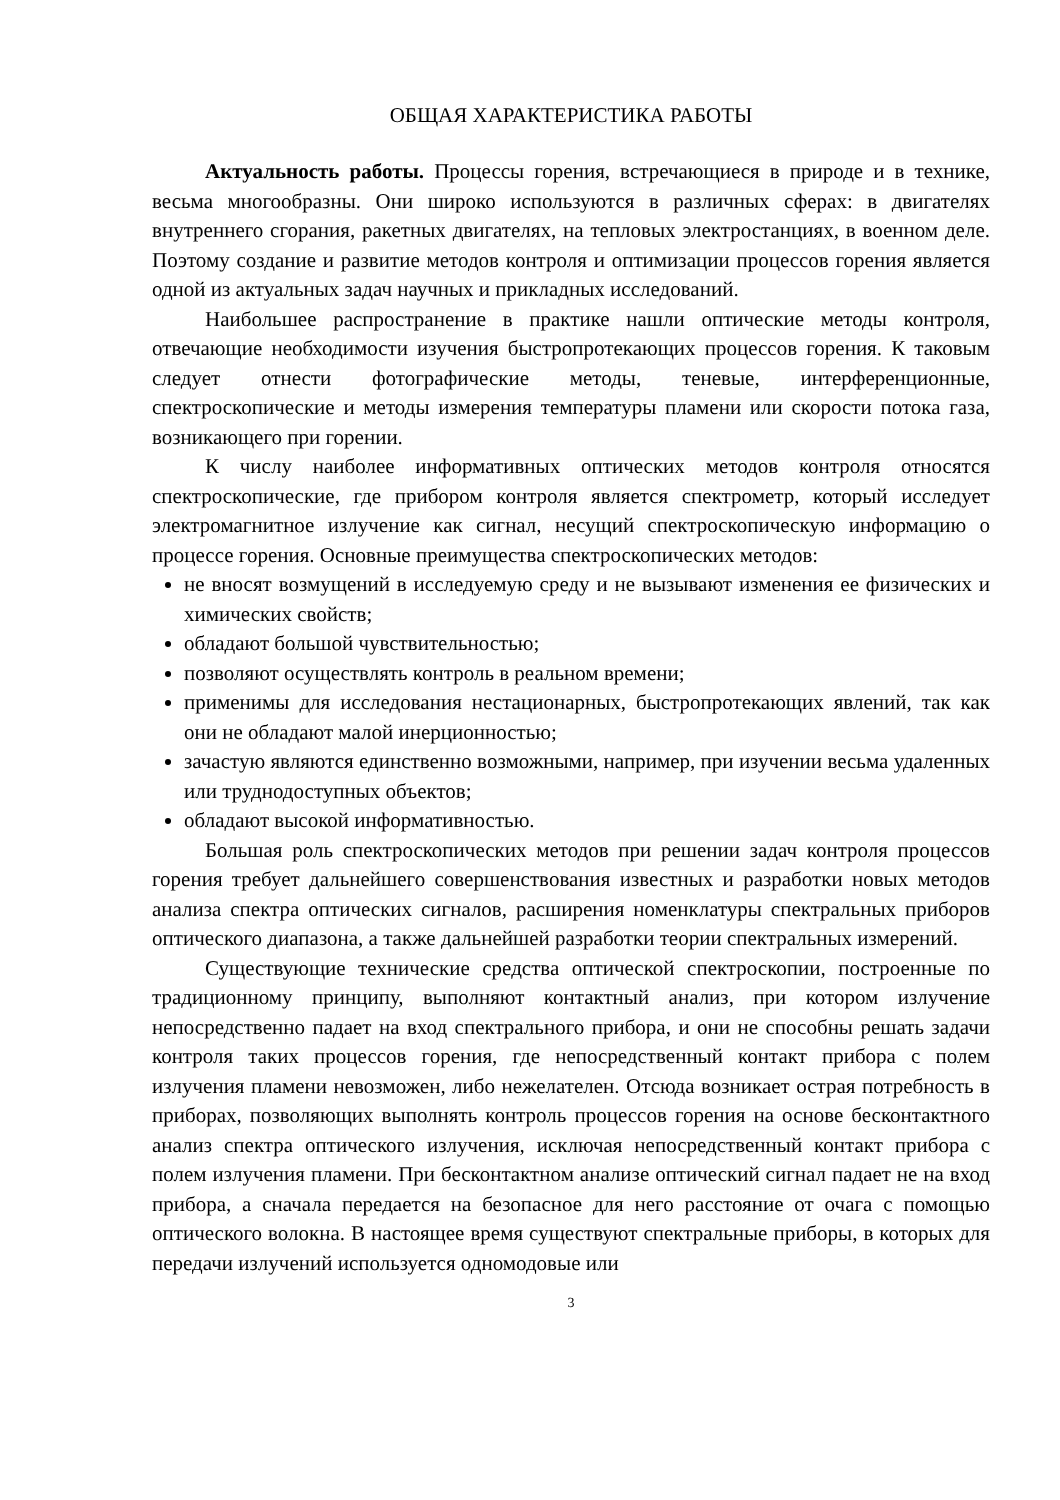ОБЩАЯ ХАРАКТЕРИСТИКА РАБОТЫ
Актуальность работы. Процессы горения, встречающиеся в природе и в технике, весьма многообразны. Они широко используются в различных сферах: в двигателях внутреннего сгорания, ракетных двигателях, на тепловых электростанциях, в военном деле. Поэтому создание и развитие методов контроля и оптимизации процессов горения является одной из актуальных задач научных и прикладных исследований.
Наибольшее распространение в практике нашли оптические методы контроля, отвечающие необходимости изучения быстропротекающих процессов горения. К таковым следует отнести фотографические методы, теневые, интерференционные, спектроскопические и методы измерения температуры пламени или скорости потока газа, возникающего при горении.
К числу наиболее информативных оптических методов контроля относятся спектроскопические, где прибором контроля является спектрометр, который исследует электромагнитное излучение как сигнал, несущий спектроскопическую информацию о процессе горения. Основные преимущества спектроскопических методов:
не вносят возмущений в исследуемую среду и не вызывают изменения ее физических и химических свойств;
обладают большой чувствительностью;
позволяют осуществлять контроль в реальном времени;
применимы для исследования нестационарных, быстропротекающих явлений, так как они не обладают малой инерционностью;
зачастую являются единственно возможными, например, при изучении весьма удаленных или труднодоступных объектов;
обладают высокой информативностью.
Большая роль спектроскопических методов при решении задач контроля процессов горения требует дальнейшего совершенствования известных и разработки новых методов анализа спектра оптических сигналов, расширения номенклатуры спектральных приборов оптического диапазона, а также дальнейшей разработки теории спектральных измерений.
Существующие технические средства оптической спектроскопии, построенные по традиционному принципу, выполняют контактный анализ, при котором излучение непосредственно падает на вход спектрального прибора, и они не способны решать задачи контроля таких процессов горения, где непосредственный контакт прибора с полем излучения пламени невозможен, либо нежелателен. Отсюда возникает острая потребность в приборах, позволяющих выполнять контроль процессов горения на основе бесконтактного анализ спектра оптического излучения, исключая непосредственный контакт прибора с полем излучения пламени. При бесконтактном анализе оптический сигнал падает не на вход прибора, а сначала передается на безопасное для него расстояние от очага с помощью оптического волокна. В настоящее время существуют спектральные приборы, в которых для передачи излучений используется одномодовые или
3